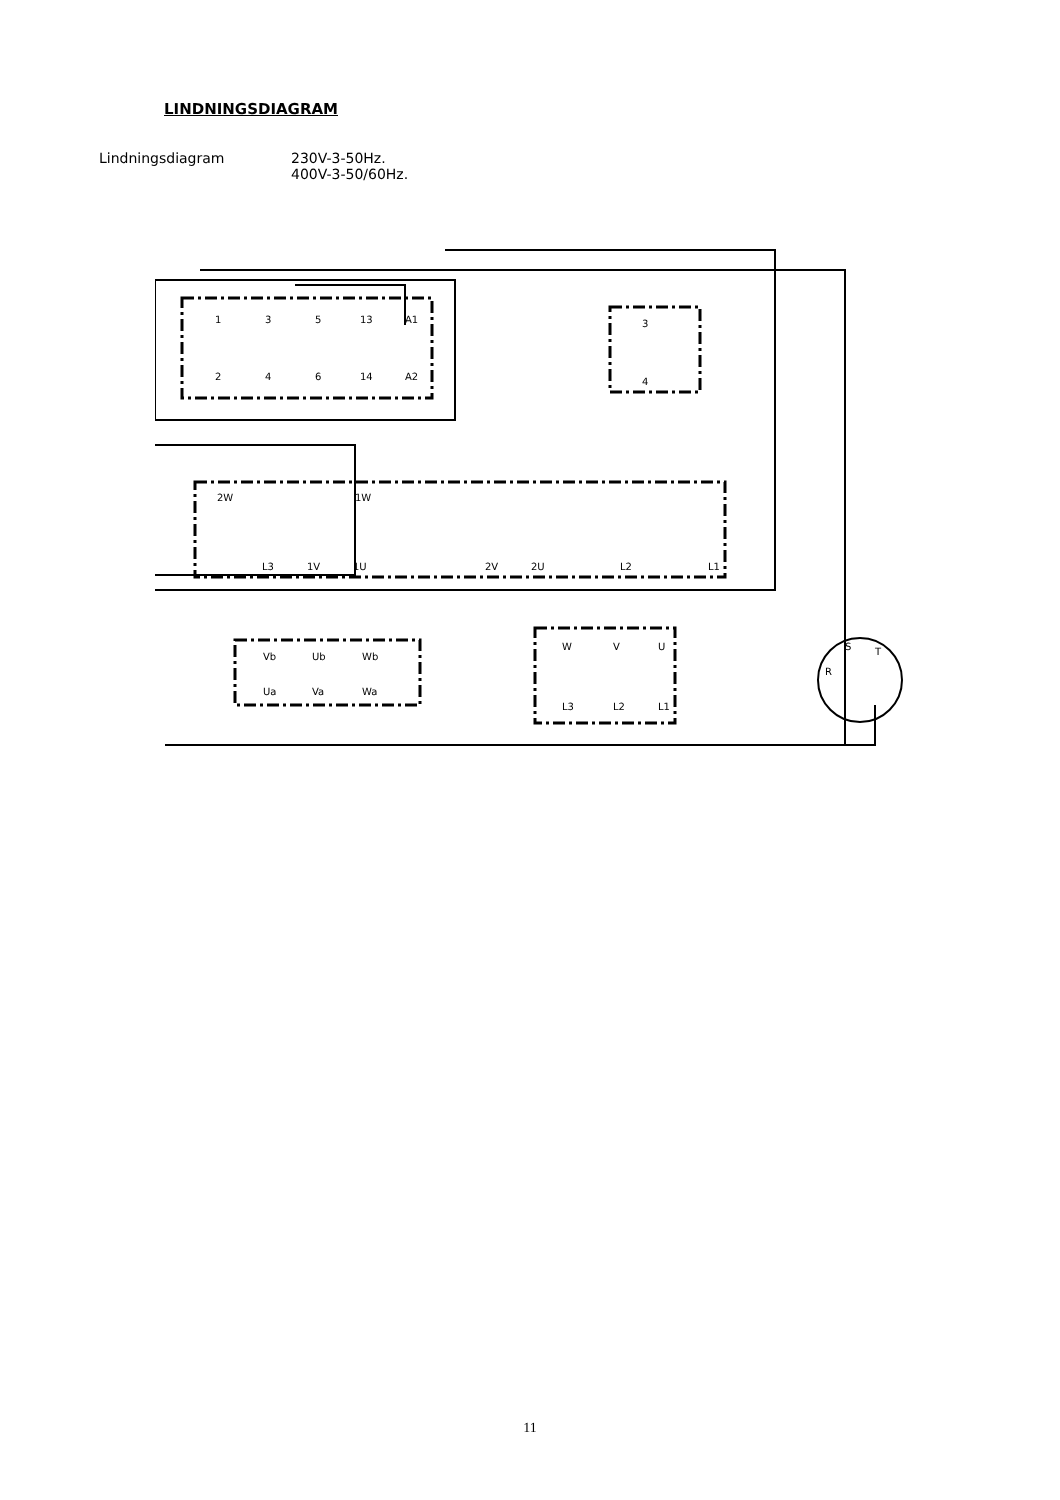LINDNINGSDIAGRAM
Lindningsdiagram 230V-3-50Hz.
400V-3-50/60Hz.
1
3
5
13
A1
2
4
6
14
A2
3
4
2W
1W
L3
1V
1U
2V
2U
L2
L1
Vb
Ub
Wb
Ua
Va
Wa
W
V
U
L3
L2
L1
S
T
R
11